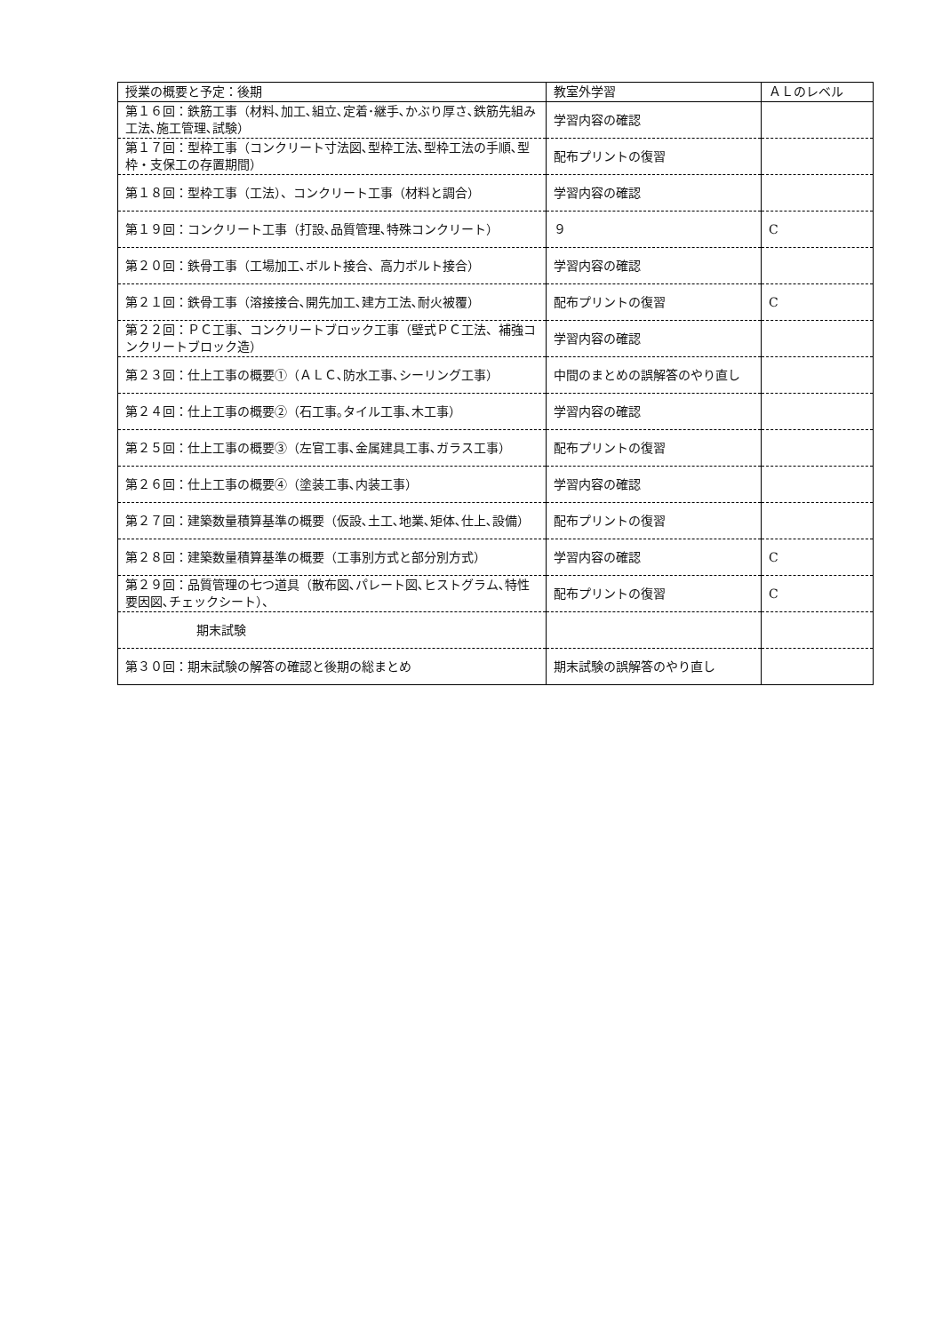| 授業の概要と予定：後期 | 教室外学習 | ＡＬのレベル |
| --- | --- | --- |
| 第１６回：鉄筋工事（材料､加工､組立､定着･継手､かぶり厚さ､鉄筋先組み工法､施工管理､試験） | 学習内容の確認 | |
| 第１７回：型枠工事（コンクリート寸法図､型枠工法､型枠工法の手順､型枠・支保工の存置期間） | 配布プリントの復習 | |
| 第１８回：型枠工事（工法）、コンクリート工事（材料と調合） | 学習内容の確認 | |
| 第１９回：コンクリート工事（打設､品質管理､特殊コンクリート） | ９ | C |
| 第２０回：鉄骨工事（工場加工､ボルト接合、高力ボルト接合） | 学習内容の確認 | |
| 第２１回：鉄骨工事（溶接接合､開先加工､建方工法､耐火被覆） | 配布プリントの復習 | C |
| 第２２回：ＰＣ工事、コンクリートブロック工事（壁式ＰＣ工法、補強コンクリートブロック造） | 学習内容の確認 | |
| 第２３回：仕上工事の概要①（ＡＬＣ､防水工事､シーリング工事） | 中間のまとめの誤解答のやり直し | |
| 第２４回：仕上工事の概要②（石工事｡タイル工事､木工事） | 学習内容の確認 | |
| 第２５回：仕上工事の概要③（左官工事､金属建具工事､ガラス工事） | 配布プリントの復習 | |
| 第２６回：仕上工事の概要④（塗装工事､内装工事） | 学習内容の確認 | |
| 第２７回：建築数量積算基準の概要（仮設､土工､地業､矩体､仕上､設備） | 配布プリントの復習 | |
| 第２８回：建築数量積算基準の概要（工事別方式と部分別方式） | 学習内容の確認 | C |
| 第２９回：品質管理の七つ道具（散布図､パレート図､ヒストグラム､特性要因図､チェックシート）、 | 配布プリントの復習 | C |
| 期末試験 | | |
| 第３０回：期末試験の解答の確認と後期の総まとめ | 期末試験の誤解答のやり直し | |